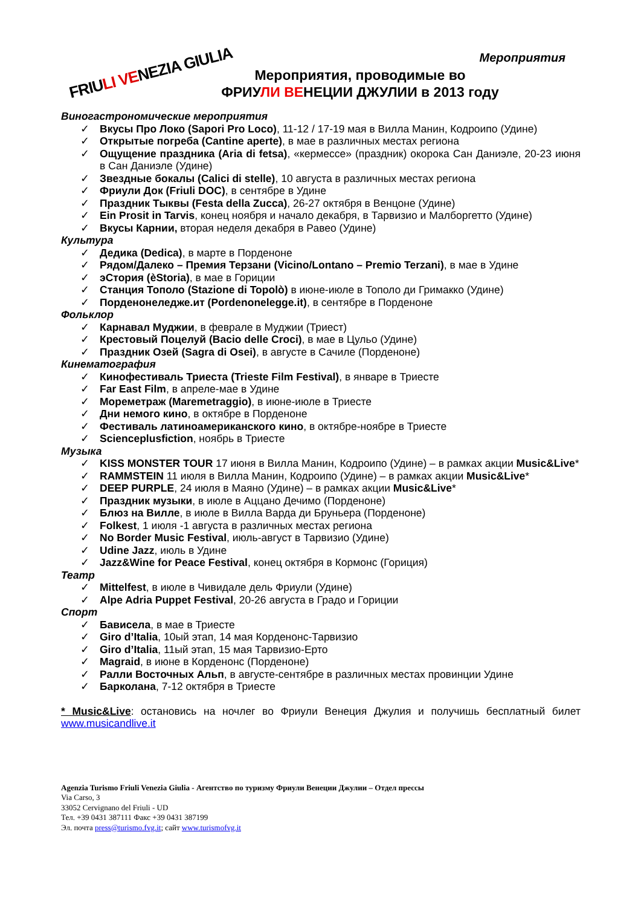FRIULI VENEZIA GIULIA
Мероприятия
Мероприятия, проводимые во
ФРИУЛИ ВЕНЕЦИИ ДЖУЛИИ в 2013 году
Виногастрономические мероприятия
Вкусы Про Локо (Sapori Pro Loco), 11-12 / 17-19 мая в Вилла Манин, Кодроипо (Удине)
Открытые погреба (Cantine aperte), в мае в различных местах региона
Ощущение праздника (Aria di fetsa), «кермессе» (праздник) окорока Сан Даниэле, 20-23 июня в Сан Даниэле (Удине)
Звездные бокалы (Calici di stelle), 10 августа в различных местах региона
Фриули Док (Friuli DOC), в сентябре в Удине
Праздник Тыквы (Festa della Zucca), 26-27 октября в Венцоне (Удине)
Ein Prosit in Tarvis, конец ноября и начало декабря, в Тарвизио и Малборгетто (Удине)
Вкусы Карнии, вторая неделя декабря в Равео (Удине)
Культура
Дедика (Dedica), в марте в Порденоне
Рядом/Далеко – Премия Терзани (Vicino/Lontano – Premio Terzani), в мае в Удине
эСтория (èStoria), в мае в Гориции
Станция Тополо (Stazione di Topolò) в июне-июле в Тополо ди Гримакко (Удине)
Порденонеледже.ит (Pordenonelegge.it), в сентябре в Порденоне
Фольклор
Карнавал Муджии, в феврале в Муджии (Триест)
Крестовый Поцелуй (Bacio delle Croci), в мае в Цульо (Удине)
Праздник Озей (Sagra di Osei), в августе в Сачиле (Порденоне)
Кинематография
Кинофестиваль Триеста (Trieste Film Festival), в январе в Триесте
Far East Film, в апреле-мае в Удине
Мореметраж (Maremetraggio), в июне-июле в Триесте
Дни немого кино, в октябре в Порденоне
Фестиваль латиноамериканского кино, в октябре-ноябре в Триесте
Scienceplusfiction, ноябрь в Триесте
Музыка
KISS MONSTER TOUR 17 июня в Вилла Манин, Кодроипо (Удине) – в рамках акции Music&Live*
RAMMSTEIN 11 июля в Вилла Манин, Кодроипо (Удине) – в рамках акции Music&Live*
DEEP PURPLE, 24 июля в Маяно (Удине) – в рамках акции Music&Live*
Праздник музыки, в июле в Аццано Дечимо (Порденоне)
Блюз на Вилле, в июле в Вилла Варда ди Бруньера (Порденоне)
Folkest, 1 июля -1 августа в различных местах региона
No Border Music Festival, июль-август в Тарвизио (Удине)
Udine Jazz, июль в Удине
Jazz&Wine for Peace Festival, конец октября в Кормонс (Гориция)
Театр
Mittelfest, в июле в Чивидале дель Фриули (Удине)
Alpe Adria Puppet Festival, 20-26 августа в Градо и Гориции
Спорт
Бависела, в мае в Триесте
Giro d’Italia, 10ый этап, 14 мая Корденонс-Тарвизио
Giro d’Italia, 11ый этап, 15 мая Тарвизио-Ерто
Magraid, в июне в Корденонс (Порденоне)
Ралли Восточных Альп, в августе-сентябре в различных местах провинции Удине
Барколана, 7-12 октября в Триесте
* Music&Live: остановись на ночлег во Фриули Венеция Джулия и получишь бесплатный билет www.musicandlive.it
Agenzia Turismo Friuli Venezia Giulia - Агентство по туризму Фриули Венеции Джулии – Отдел прессы
Via Carso, 3
33052 Cervignano del Friuli - UD
Тел. +39 0431 387111 Факс +39 0431 387199
Эл. почта press@turismo.fvg.it; сайт www.turismofvg.it